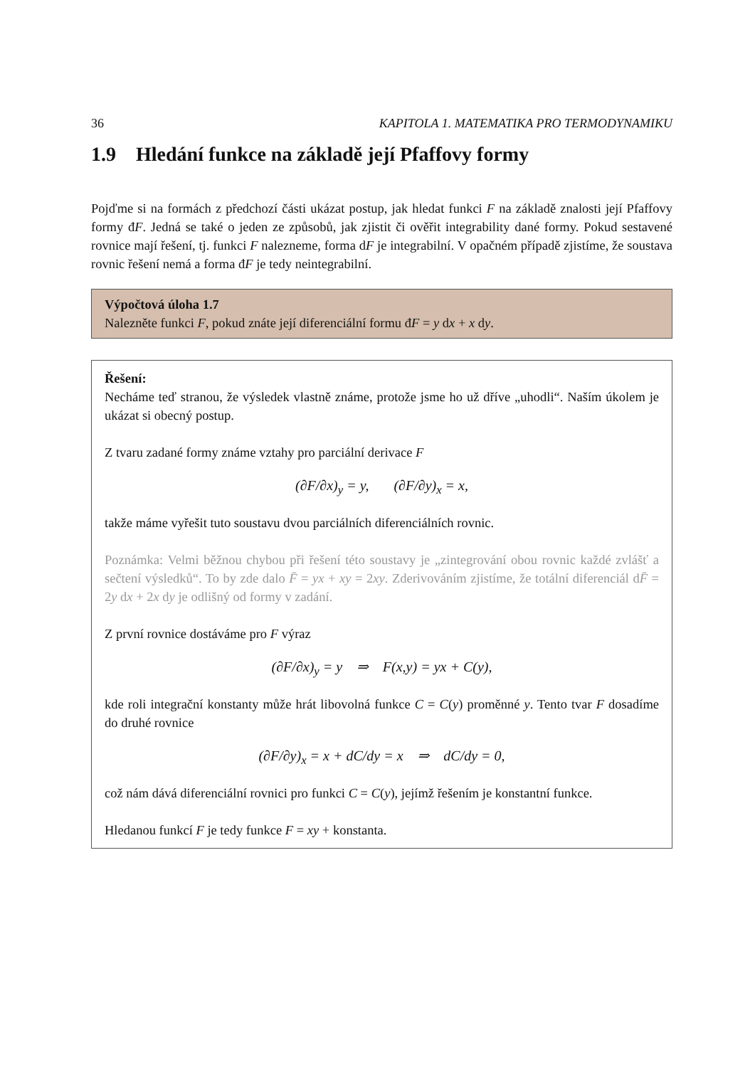36 KAPITOLA 1. MATEMATIKA PRO TERMODYNAMIKU
1.9 Hledání funkce na základě její Pfaffovy formy
Pojďme si na formách z předchozí části ukázat postup, jak hledat funkci F na základě znalosti její Pfaffovy formy đF. Jedná se také o jeden ze způsobů, jak zjistit či ověřit integrability dané formy. Pokud sestavené rovnice mají řešení, tj. funkci F nalezneme, forma dF je integrabilní. V opačném případě zjistíme, že soustava rovnic řešení nemá a forma đF je tedy neintegrabilní.
Výpočtová úloha 1.7
Nalezněte funkci F, pokud znáte její diferenciální formu đF = y dx + x dy.
Řešení:
Necháme teď stranou, že výsledek vlastně známe, protože jsme ho už dříve „uhodli“. Naším úkolem je ukázat si obecný postup.
Z tvaru zadané formy známe vztahy pro parciální derivace F
(∂F/∂x)<sub>y</sub> = y, (∂F/∂y)<sub>x</sub> = x,
takže máme vyřešit tuto soustavu dvou parciálních diferenciálních rovnic.
Poznámka: Velmi běžnou chybou při řešení této soustavy je „zintegrování obou rovnic každé zvlášť a sečtení výsledků“. To by zde dalo F̄ = yx + xy = 2xy. Zderivováním zjistíme, že totální diferenciál dF̄ = 2y dx + 2x dy je odlišný od formy v zadání.
Z první rovnice dostáváme pro F výraz
(∂F/∂x)<sub>y</sub> = y ⇒ F(x,y) = yx + C(y),
kde roli integrační konstanty může hrát libovolná funkce C = C(y) proměnné y. Tento tvar F dosadíme do druhé rovnice
(∂F/∂y)<sub>x</sub> = x + dC/dy = x ⇒ dC/dy = 0,
což nám dává diferenciální rovnici pro funkci C = C(y), jejímž řešením je konstantní funkce.
Hledanou funkcí F je tedy funkce F = xy + konstanta.